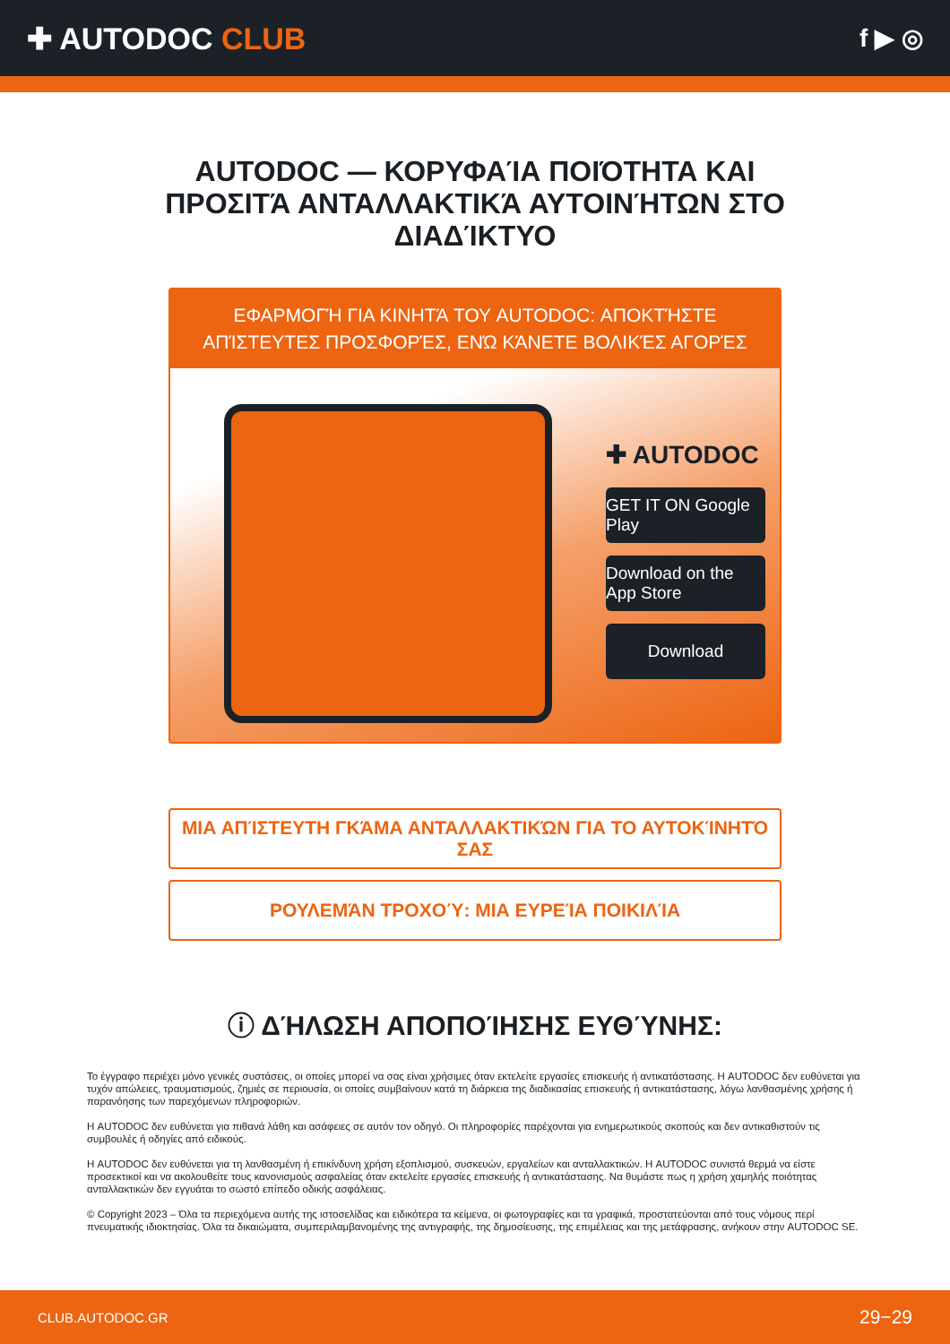✚ AUTODOC CLUB
f ▶ ◎
AUTODOC — ΚΟΡΥΦΑΊΑ ΠΟΙΌΤΗΤΑ ΚΑΙ ΠΡΟΣΙΤΆ ΑΝΤΑΛΛΑΚΤΙΚΆ ΑΥΤΟΙΝΉΤΩΝ ΣΤΟ ΔΙΑΔΊΚΤΥΟ
ΕΦΑΡΜΟΓΉ ΓΙΑ ΚΙΝΗΤΆ ΤΟΥ AUTODOC: ΑΠΟΚΤΉΣΤΕ ΑΠΊΣΤΕΥΤΕΣ ΠΡΟΣΦΟΡΈΣ, ΕΝΏ ΚΆΝΕΤΕ ΒΟΛΙΚΈΣ ΑΓΟΡΈΣ
✚ AUTODOC
GET IT ON Google Play
Download on the App Store
Download
ΜΙΑ ΑΠΊΣΤΕΥΤΗ ΓΚΆΜΑ ΑΝΤΑΛΛΑΚΤΙΚΏΝ ΓΙΑ ΤΟ ΑΥΤΟΚΊΝΗΤΌ ΣΑΣ
ΡΟΥΛΕΜΆΝ ΤΡΟΧΟΎ: ΜΙΑ ΕΥΡΕΊΑ ΠΟΙΚΙΛΊΑ
ⓘ ΔΉΛΩΣΗ ΑΠΟΠΟΊΗΣΗΣ ΕΥΘΎΝΗΣ:
Το έγγραφο περιέχει μόνο γενικές συστάσεις, οι οποίες μπορεί να σας είναι χρήσιμες όταν εκτελείτε εργασίες επισκευής ή αντικατάστασης. Η AUTODOC δεν ευθύνεται για τυχόν απώλειες, τραυματισμούς, ζημιές σε περιουσία, οι οποίες συμβαίνουν κατά τη διάρκεια της διαδικασίας επισκευής ή αντικατάστασης, λόγω λανθασμένης χρήσης ή παρανόησης των παρεχόμενων πληροφοριών.
Η AUTODOC δεν ευθύνεται για πιθανά λάθη και ασάφειες σε αυτόν τον οδηγό. Οι πληροφορίες παρέχονται για ενημερωτικούς σκοπούς και δεν αντικαθιστούν τις συμβουλές ή οδηγίες από ειδικούς.
Η AUTODOC δεν ευθύνεται για τη λανθασμένη ή επικίνδυνη χρήση εξοπλισμού, συσκευών, εργαλείων και ανταλλακτικών. Η AUTODOC συνιστά θερμά να είστε προσεκτικοί και να ακολουθείτε τους κανονισμούς ασφαλείας όταν εκτελείτε εργασίες επισκευής ή αντικατάστασης. Να θυμάστε πως η χρήση χαμηλής ποιότητας ανταλλακτικών δεν εγγυάται το σωστό επίπεδο οδικής ασφάλειας.
© Copyright 2023 – Όλα τα περιεχόμενα αυτής της ιστοσελίδας και ειδικότερα τα κείμενα, οι φωτογραφίες και τα γραφικά, προστατεύονται από τους νόμους περί πνευματικής ιδιοκτησίας. Όλα τα δικαιώματα, συμπεριλαμβανομένης της αντιγραφής, της δημοσίευσης, της επιμέλειας και της μετάφρασης, ανήκουν στην AUTODOC SE.
CLUB.AUTODOC.GR 29−29